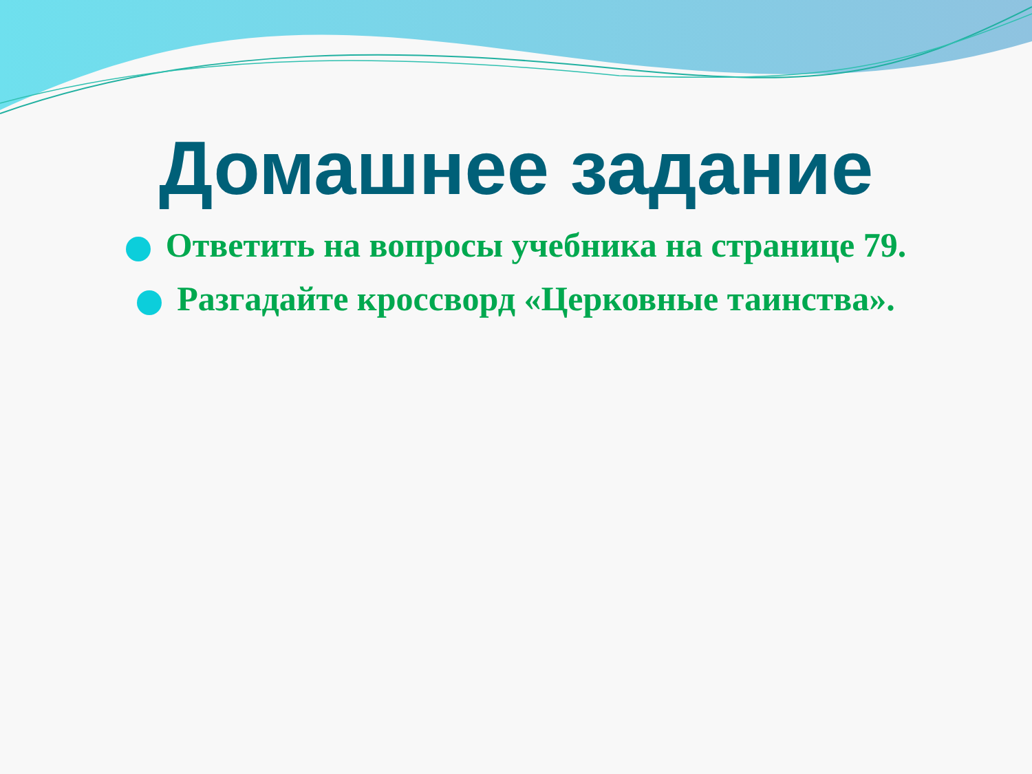Домашнее задание
Ответить на вопросы учебника на странице 79.
Разгадайте кроссворд «Церковные таинства».